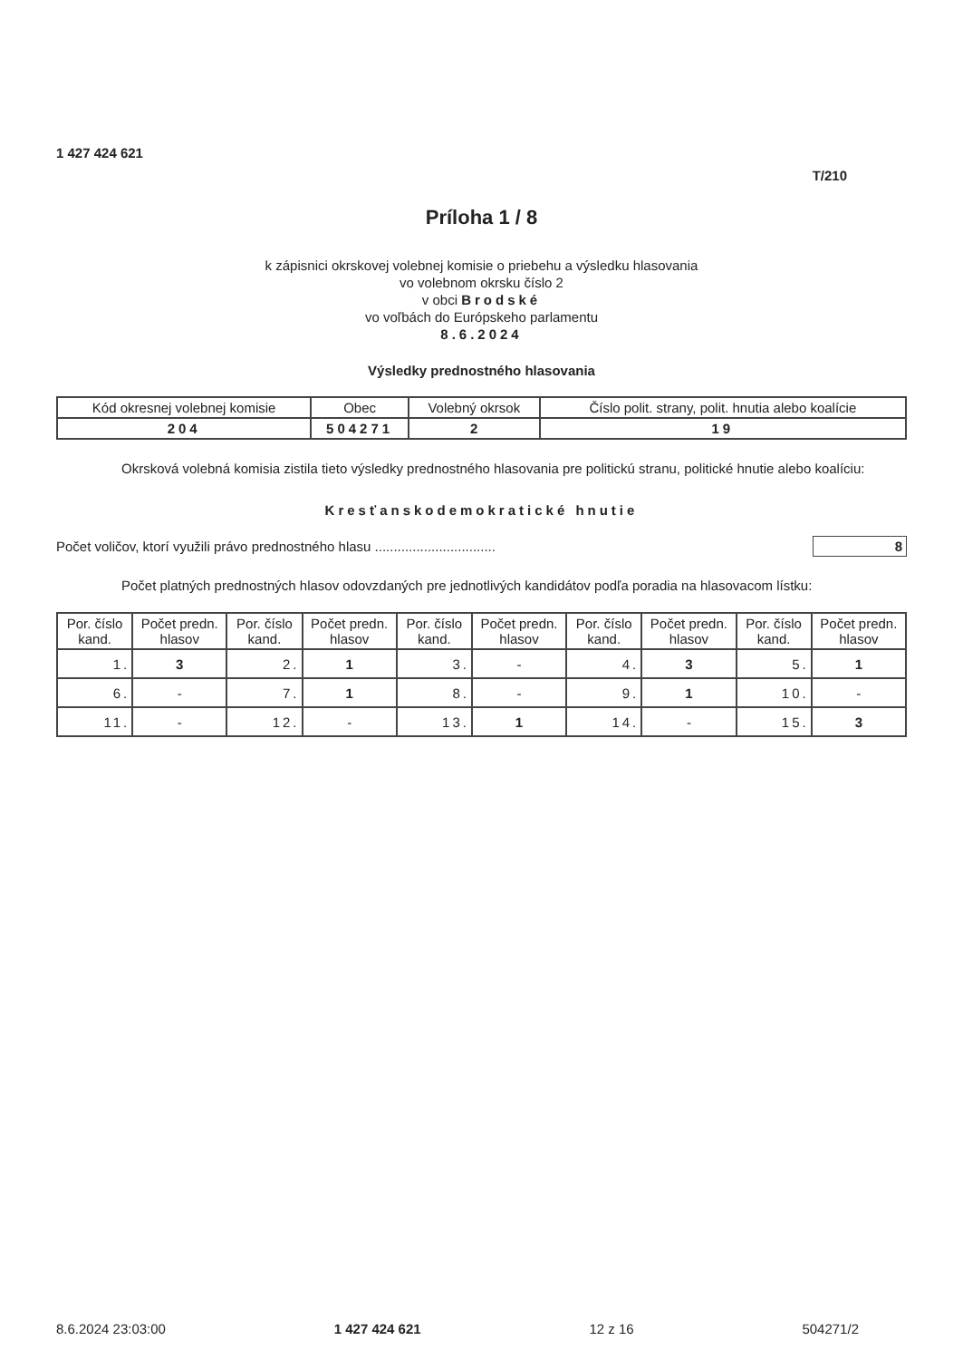1 427 424 621
T/210
Príloha 1 / 8
k zápisnici okrskovej volebnej komisie o priebehu a výsledku hlasovania
vo volebnom okrsku číslo 2
v obci Brodské
vo voľbách do Európskeho parlamentu
8.6.2024
Výsledky prednostného hlasovania
| Kód okresnej volebnej komisie | Obec | Volebný okrsok | Číslo polit. strany, polit. hnutia alebo koalície |
| --- | --- | --- | --- |
| 204 | 504271 | 2 | 19 |
Okrsková volebná komisia zistila tieto výsledky prednostného hlasovania pre politickú stranu, politické hnutie alebo koalíciu:
Kresťanskodemokratické hnutie
Počet voličov, ktorí využili právo prednostného hlasu ................................ 8
Počet platných prednostných hlasov odovzdaných pre jednotlivých kandidátov podľa poradia na hlasovacom lístku:
| Por. číslo kand. | Počet predn. hlasov | Por. číslo kand. | Počet predn. hlasov | Por. číslo kand. | Počet predn. hlasov | Por. číslo kand. | Počet predn. hlasov | Por. číslo kand. | Počet predn. hlasov |
| --- | --- | --- | --- | --- | --- | --- | --- | --- | --- |
| 1. | 3 | 2. | 1 | 3. | - | 4. | 3 | 5. | 1 |
| 6. | - | 7. | 1 | 8. | - | 9. | 1 | 10. | - |
| 11. | - | 12. | - | 13. | 1 | 14. | - | 15. | 3 |
8.6.2024 23:03:00 1 427 424 621 12 z 16 504271/2